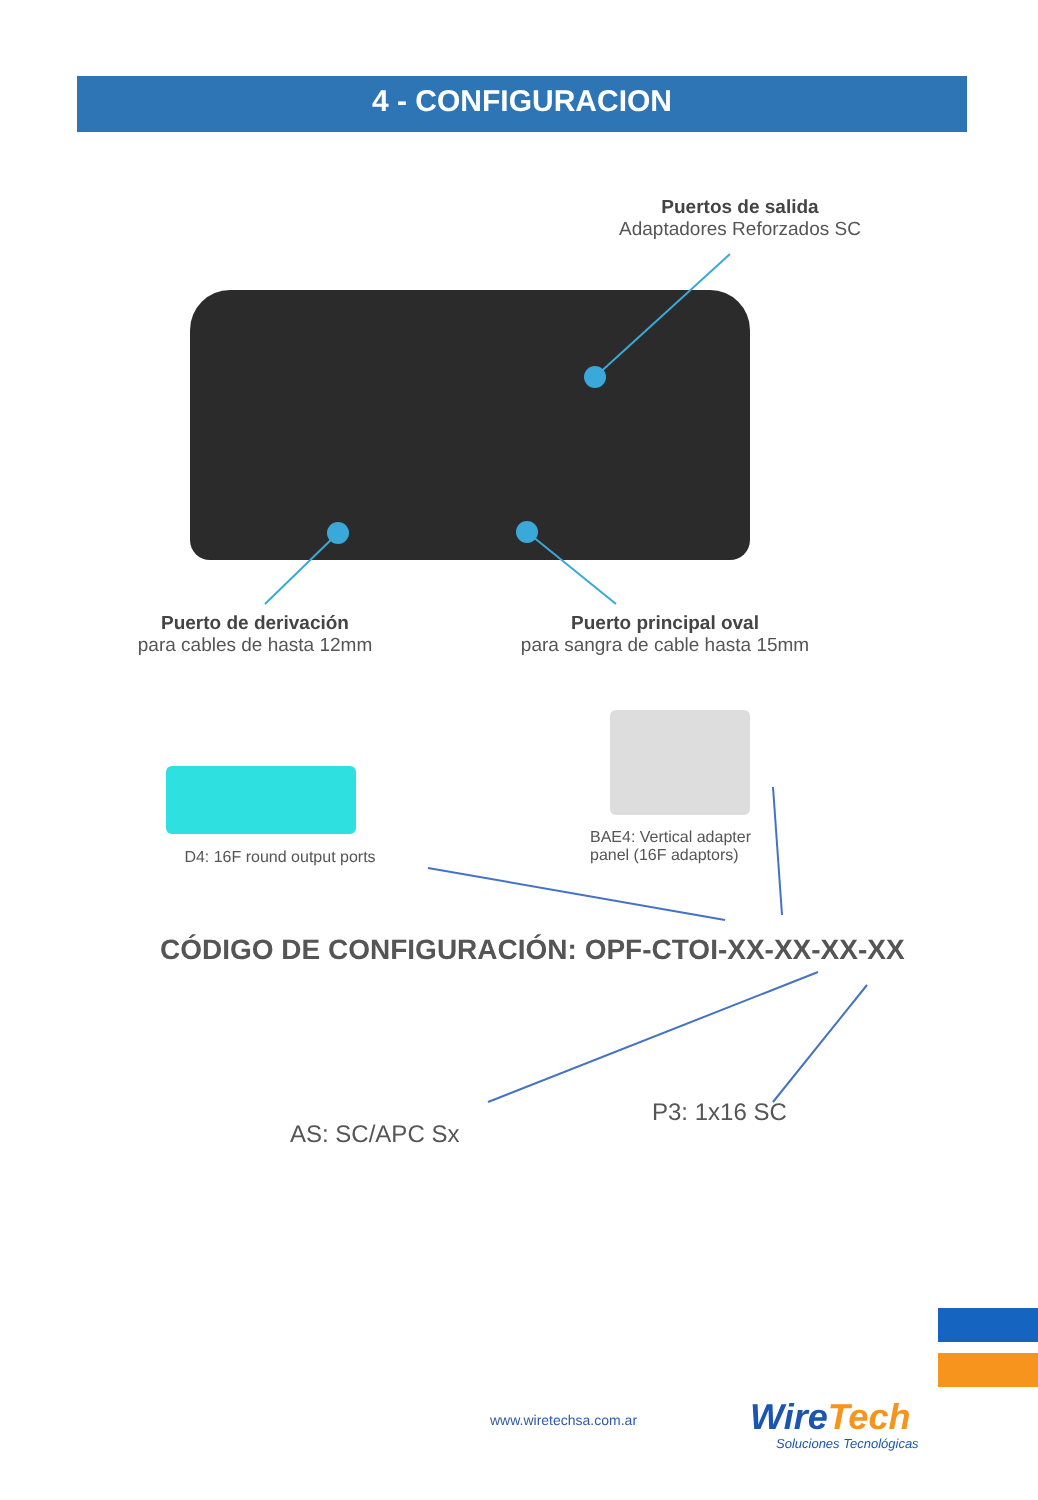4 - CONFIGURACION
Puertos de salida
Adaptadores Reforzados SC
Puerto de derivación
para cables de hasta 12mm
Puerto principal oval
para sangra de cable hasta 15mm
D4: 16F round output ports
BAE4: Vertical adapter panel (16F adaptors)
CÓDIGO DE CONFIGURACIÓN: OPF-CTOI-XX-XX-XX-XX
AS: SC/APC Sx
P3: 1x16 SC
www.wiretechsa.com.ar WireTech
Soluciones Tecnológicas